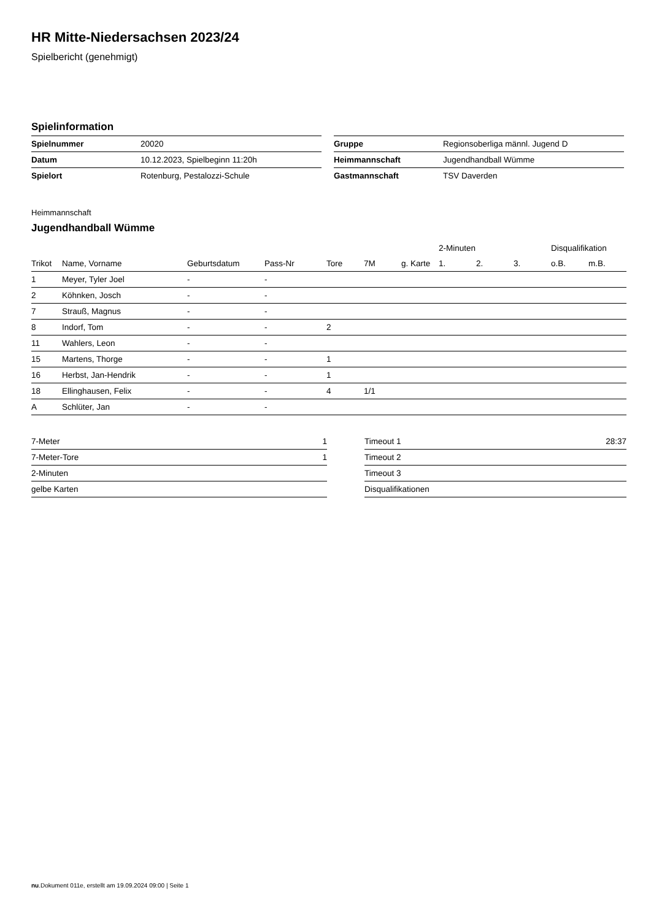HR Mitte-Niedersachsen 2023/24
Spielbericht (genehmigt)
Spielinformation
| Spielnummer | 20020 |
| Datum | 10.12.2023, Spielbeginn 11:20h |
| Spielort | Rotenburg, Pestalozzi-Schule |
| Gruppe | Regionsoberliga männl. Jugend D |
| Heimmannschaft | Jugendhandball Wümme |
| Gastmannschaft | TSV Daverden |
Heimmannschaft
Jugendhandball Wümme
| | | | | | | | 2-Minuten | | | Disqualifikation | |
| --- | --- | --- | --- | --- | --- | --- | --- | --- | --- | --- | --- |
| Trikot | Name, Vorname | Geburtsdatum | Pass-Nr | Tore | 7M | g. Karte | 1. | 2. | 3. | o.B. | m.B. |
| 1 | Meyer, Tyler Joel | - | - | | | | | | | | |
| 2 | Köhnken, Josch | - | - | | | | | | | | |
| 7 | Strauß, Magnus | - | - | | | | | | | | |
| 8 | Indorf, Tom | - | - | 2 | | | | | | | |
| 11 | Wahlers, Leon | - | - | | | | | | | | |
| 15 | Martens, Thorge | - | - | 1 | | | | | | | |
| 16 | Herbst, Jan-Hendrik | - | - | 1 | | | | | | | |
| 18 | Ellinghausen, Felix | - | - | 4 | 1/1 | | | | | | |
| A | Schlüter, Jan | - | - | | | | | | | | |
| 7-Meter | 1 |
| 7-Meter-Tore | 1 |
| 2-Minuten | |
| gelbe Karten | |
| Timeout 1 | 28:37 |
| Timeout 2 | |
| Timeout 3 | |
| Disqualifikationen | |
nu.Dokument 011e, erstellt am 19.09.2024 09:00 | Seite 1